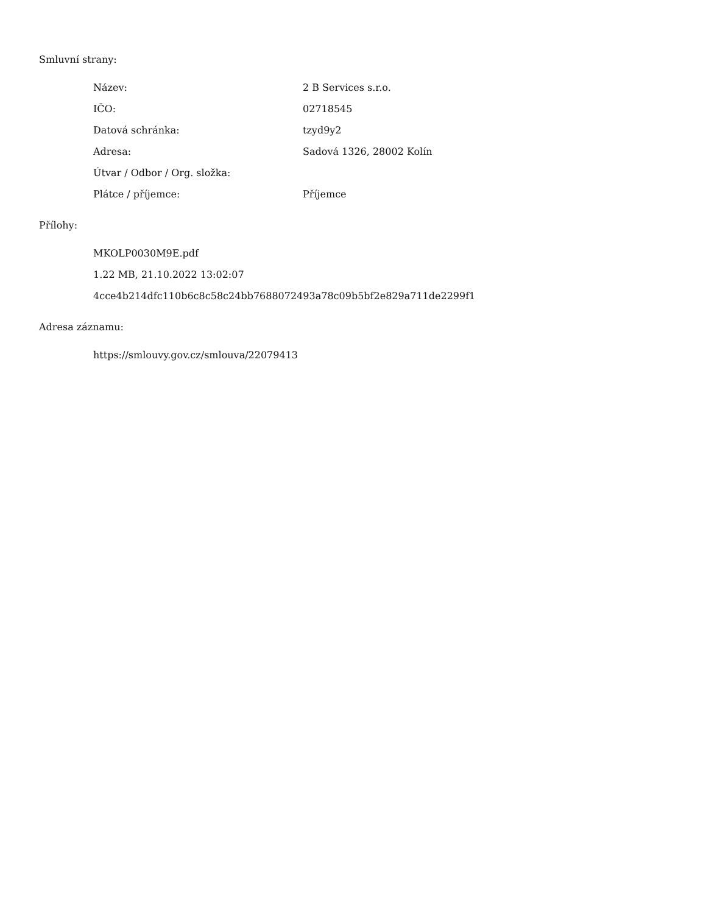Smluvní strany:
| Název: | 2 B Services s.r.o. |
| IČO: | 02718545 |
| Datová schránka: | tzyd9y2 |
| Adresa: | Sadová 1326, 28002 Kolín |
| Útvar / Odbor / Org. složka: | |
| Plátce / příjemce: | Příjemce |
Přílohy:
MKOLP0030M9E.pdf
1.22 MB, 21.10.2022 13:02:07
4cce4b214dfc110b6c8c58c24bb7688072493a78c09b5bf2e829a711de2299f1
Adresa záznamu:
https://smlouvy.gov.cz/smlouva/22079413